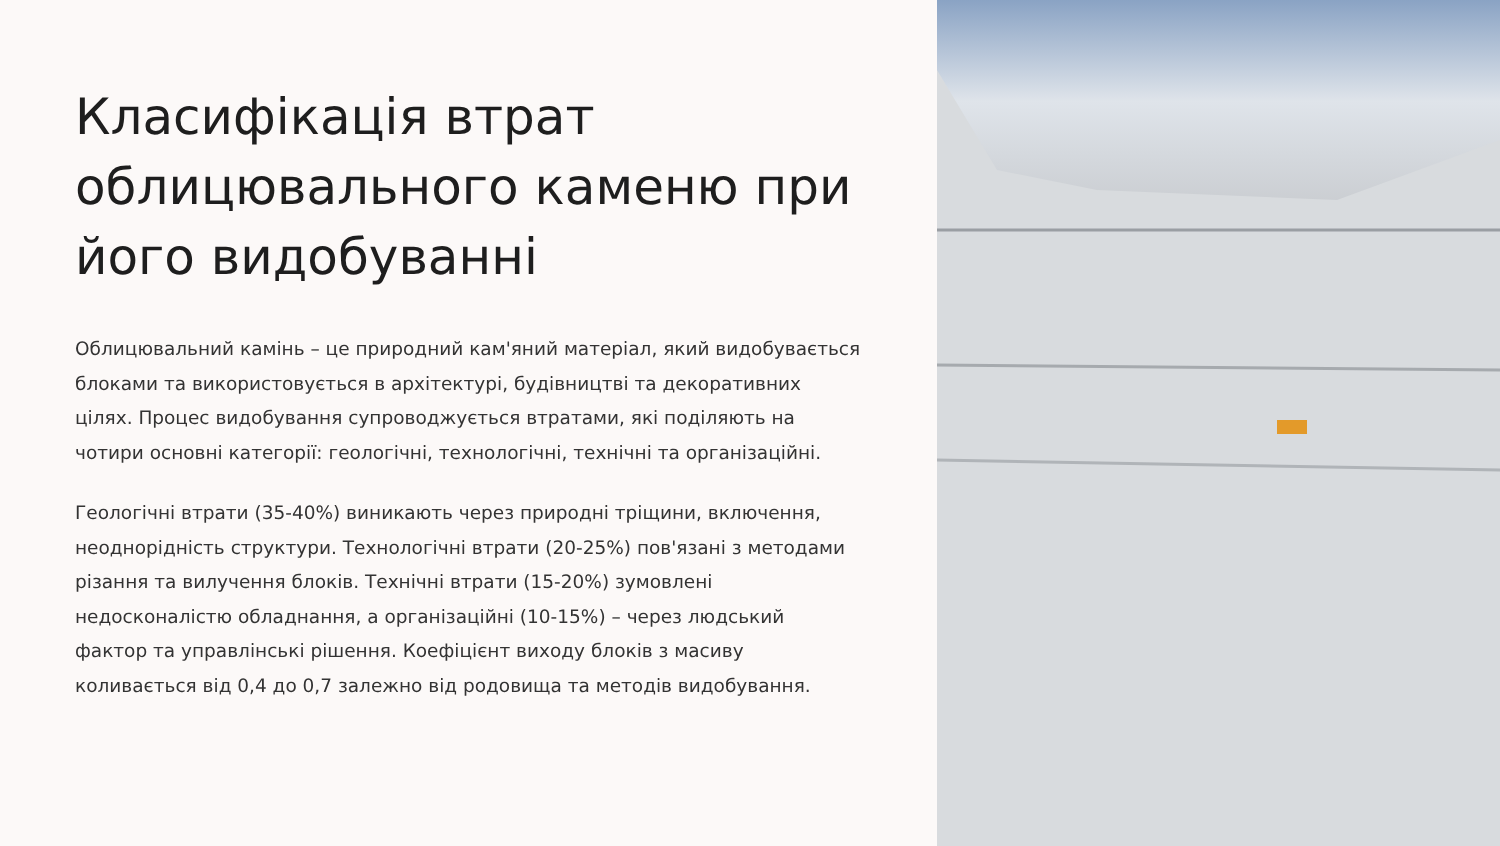Класифікація втрат облицювального каменю при його видобуванні
Облицювальний камінь – це природний кам'яний матеріал, який видобувається блоками та використовується в архітектурі, будівництві та декоративних цілях. Процес видобування супроводжується втратами, які поділяють на чотири основні категорії: геологічні, технологічні, технічні та організаційні.
Геологічні втрати (35-40%) виникають через природні тріщини, включення, неоднорідність структури. Технологічні втрати (20-25%) пов'язані з методами різання та вилучення блоків. Технічні втрати (15-20%) зумовлені недосконалістю обладнання, а організаційні (10-15%) – через людський фактор та управлінські рішення. Коефіцієнт виходу блоків з масиву коливається від 0,4 до 0,7 залежно від родовища та методів видобування.